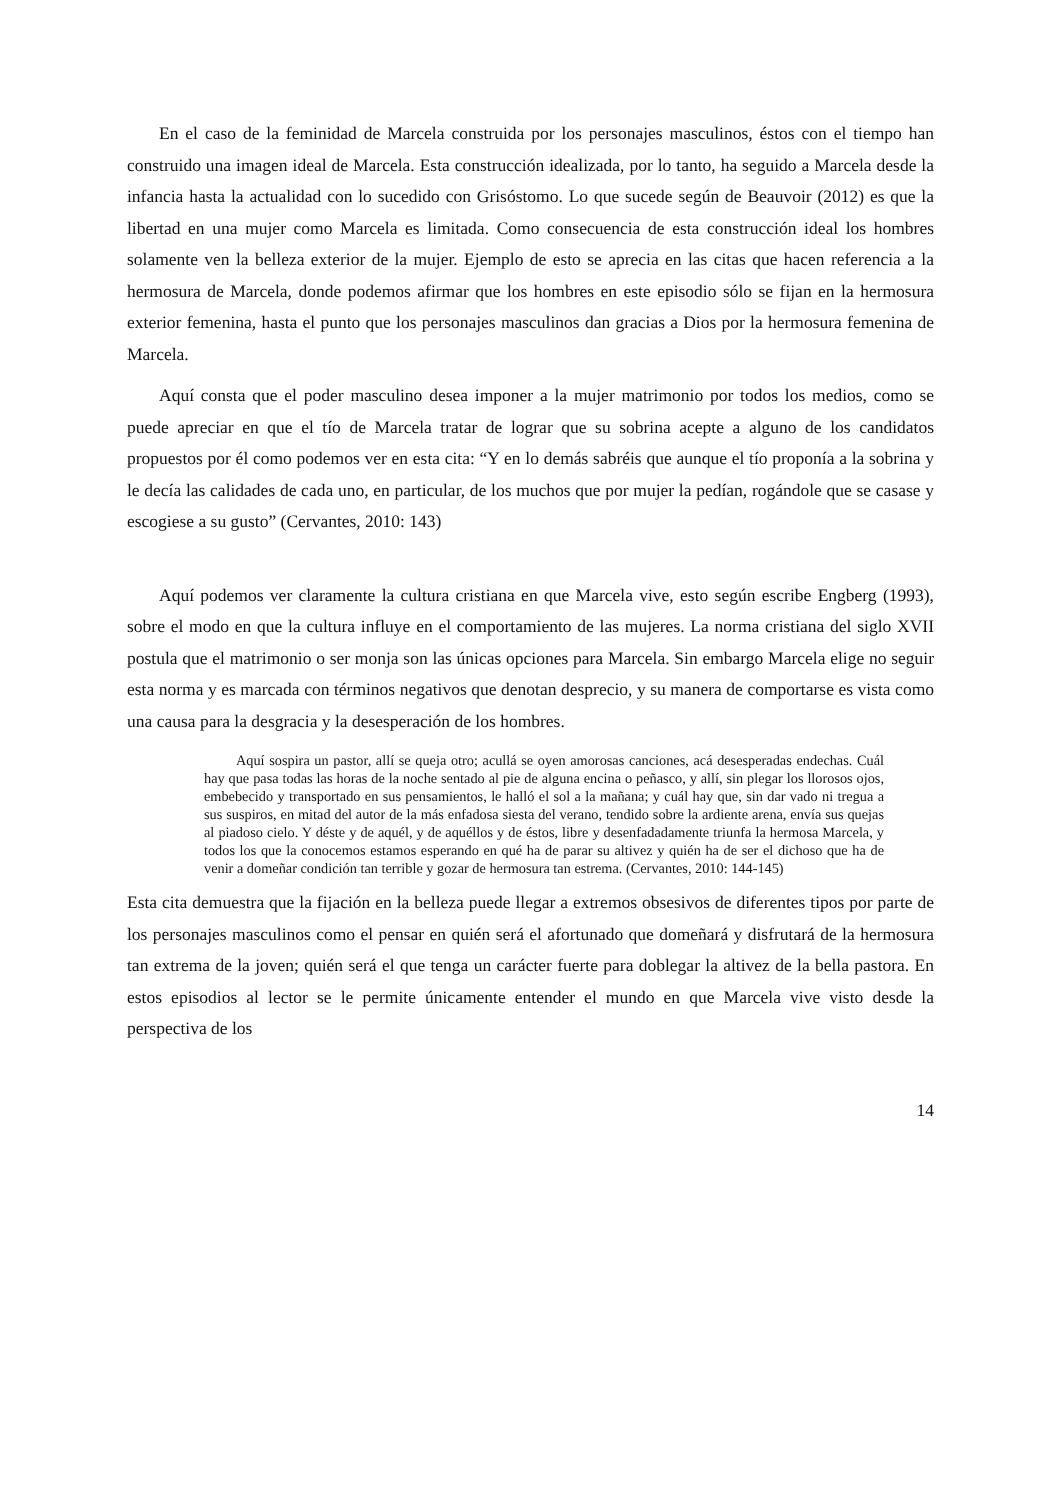En el caso de la feminidad de Marcela construida por los personajes masculinos, éstos con el tiempo han construido una imagen ideal de Marcela. Esta construcción idealizada, por lo tanto, ha seguido a Marcela desde la infancia hasta la actualidad con lo sucedido con Grisóstomo. Lo que sucede según de Beauvoir (2012) es que la libertad en una mujer como Marcela es limitada. Como consecuencia de esta construcción ideal los hombres solamente ven la belleza exterior de la mujer. Ejemplo de esto se aprecia en las citas que hacen referencia a la hermosura de Marcela, donde podemos afirmar que los hombres en este episodio sólo se fijan en la hermosura exterior femenina, hasta el punto que los personajes masculinos dan gracias a Dios por la hermosura femenina de Marcela.
Aquí consta que el poder masculino desea imponer a la mujer matrimonio por todos los medios, como se puede apreciar en que el tío de Marcela tratar de lograr que su sobrina acepte a alguno de los candidatos propuestos por él como podemos ver en esta cita: “Y en lo demás sabréis que aunque el tío proponía a la sobrina y le decía las calidades de cada uno, en particular, de los muchos que por mujer la pedían, rogándole que se casase y escogiese a su gusto” (Cervantes, 2010: 143)
Aquí podemos ver claramente la cultura cristiana en que Marcela vive, esto según escribe Engberg (1993), sobre el modo en que la cultura influye en el comportamiento de las mujeres. La norma cristiana del siglo XVII postula que el matrimonio o ser monja son las únicas opciones para Marcela. Sin embargo Marcela elige no seguir esta norma y es marcada con términos negativos que denotan desprecio, y su manera de comportarse es vista como una causa para la desgracia y la desesperación de los hombres.
Aquí sospira un pastor, allí se queja otro; acullá se oyen amorosas canciones, acá desesperadas endechas. Cuál hay que pasa todas las horas de la noche sentado al pie de alguna encina o peñasco, y allí, sin plegar los llorosos ojos, embebecido y transportado en sus pensamientos, le halló el sol a la mañana; y cuál hay que, sin dar vado ni tregua a sus suspiros, en mitad del autor de la más enfadosa siesta del verano, tendido sobre la ardiente arena, envía sus quejas al piadoso cielo. Y déste y de aquél, y de aquéllos y de éstos, libre y desenfadadamente triunfa la hermosa Marcela, y todos los que la conocemos estamos esperando en qué ha de parar su altivez y quién ha de ser el dichoso que ha de venir a domeñar condición tan terrible y gozar de hermosura tan estrema. (Cervantes, 2010: 144-145)
Esta cita demuestra que la fijación en la belleza puede llegar a extremos obsesivos de diferentes tipos por parte de los personajes masculinos como el pensar en quién será el afortunado que domeñará y disfrutará de la hermosura tan extrema de la joven; quién será el que tenga un carácter fuerte para doblegar la altivez de la bella pastora. En estos episodios al lector se le permite únicamente entender el mundo en que Marcela vive visto desde la perspectiva de los
14